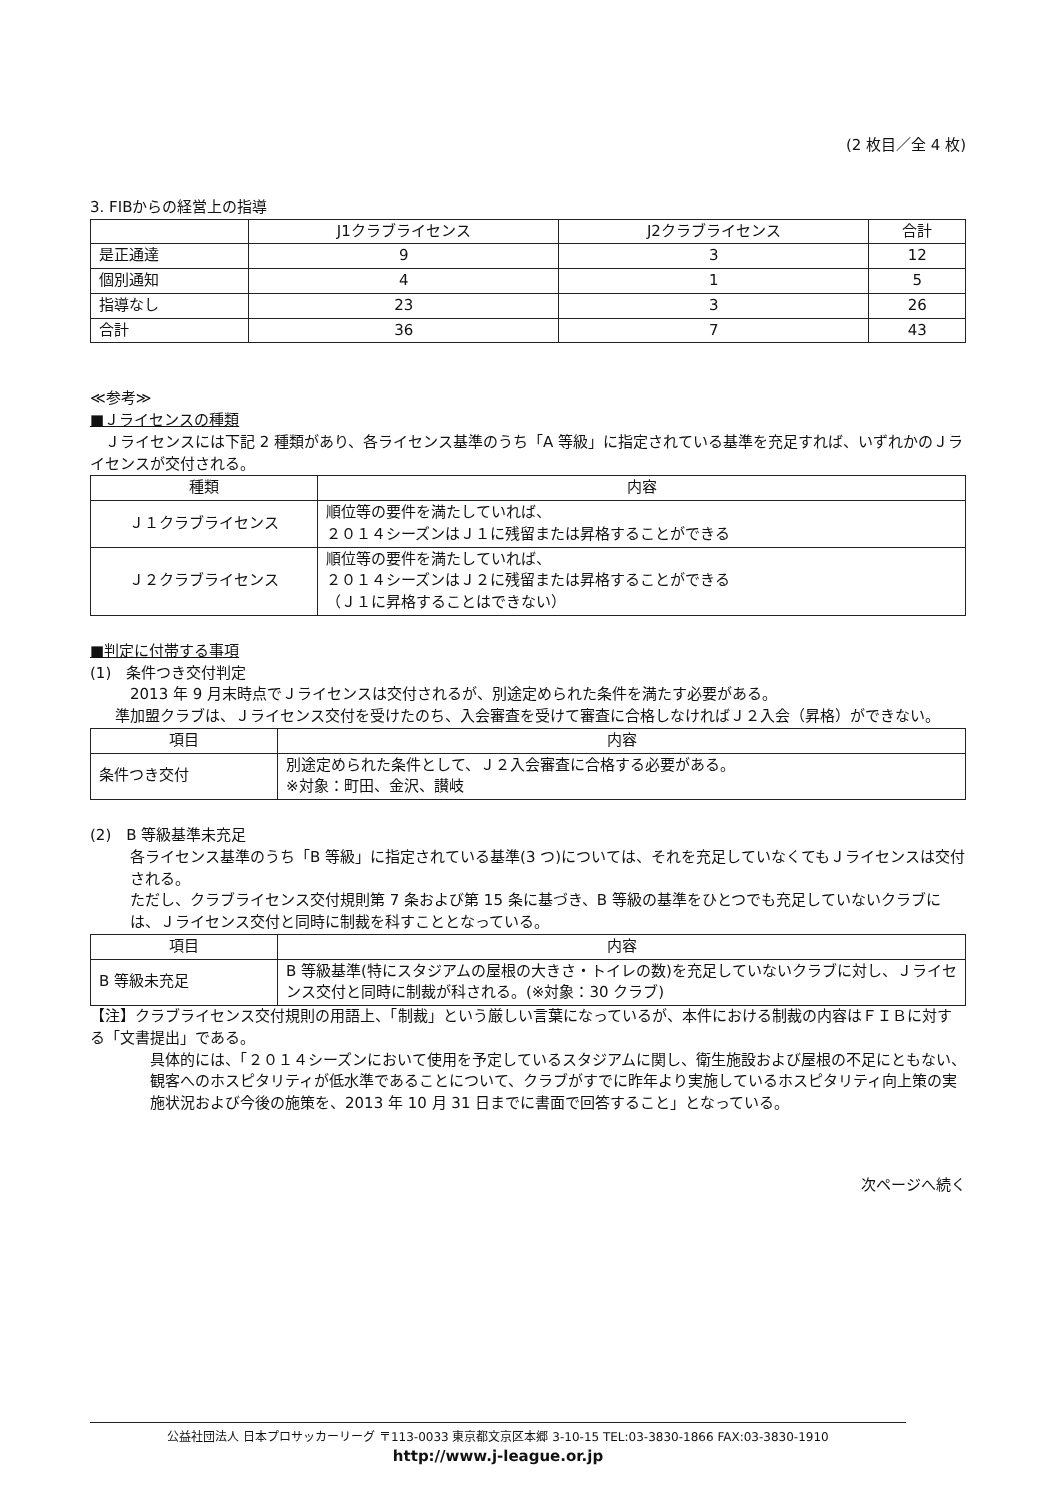(2 枚目／全 4 枚)
3. FIBからの経営上の指導
| | J1クラブライセンス | J2クラブライセンス | 合計 |
| --- | --- | --- | --- |
| 是正通達 | 9 | 3 | 12 |
| 個別通知 | 4 | 1 | 5 |
| 指導なし | 23 | 3 | 26 |
| 合計 | 36 | 7 | 43 |
≪参考≫
■Ｊライセンスの種類
　Ｊライセンスには下記 2 種類があり、各ライセンス基準のうち「A 等級」に指定されている基準を充足すれば、いずれかのＪライセンスが交付される。
| 種類 | 内容 |
| --- | --- |
| Ｊ１クラブライセンス | 順位等の要件を満たしていれば、 ２０１４シーズンはＪ１に残留または昇格することができる |
| Ｊ２クラブライセンス | 順位等の要件を満たしていれば、 ２０１４シーズンはＪ２に残留または昇格することができる （Ｊ１に昇格することはできない） |
■判定に付帯する事項
(1)　条件つき交付判定
2013 年 9 月末時点でＪライセンスは交付されるが、別途定められた条件を満たす必要がある。
準加盟クラブは、Ｊライセンス交付を受けたのち、入会審査を受けて審査に合格しなければＪ２入会（昇格）ができない。
| 項目 | 内容 |
| --- | --- |
| 条件つき交付 | 別途定められた条件として、Ｊ２入会審査に合格する必要がある。 ※対象：町田、金沢、讃岐 |
(2)　B 等級基準未充足
各ライセンス基準のうち「B 等級」に指定されている基準(3 つ)については、それを充足していなくてもＪライセンスは交付される。
ただし、クラブライセンス交付規則第 7 条および第 15 条に基づき、B 等級の基準をひとつでも充足していないクラブには、Ｊライセンス交付と同時に制裁を科すこととなっている。
| 項目 | 内容 |
| --- | --- |
| B 等級未充足 | B 等級基準(特にスタジアムの屋根の大きさ・トイレの数)を充足していないクラブに対し、Ｊライセンス交付と同時に制裁が科される。(※対象：30 クラブ) |
【注】クラブライセンス交付規則の用語上、「制裁」という厳しい言葉になっているが、本件における制裁の内容はＦＩＢに対する「文書提出」である。
具体的には、「２０１４シーズンにおいて使用を予定しているスタジアムに関し、衛生施設および屋根の不足にともない、観客へのホスピタリティが低水準であることについて、クラブがすでに昨年より実施しているホスピタリティ向上策の実施状況および今後の施策を、2013 年 10 月 31 日までに書面で回答すること」となっている。
次ページへ続く
公益社団法人 日本プロサッカーリーグ 〒113-0033 東京都文京区本郷 3-10-15 TEL:03-3830-1866 FAX:03-3830-1910
http://www.j-league.or.jp